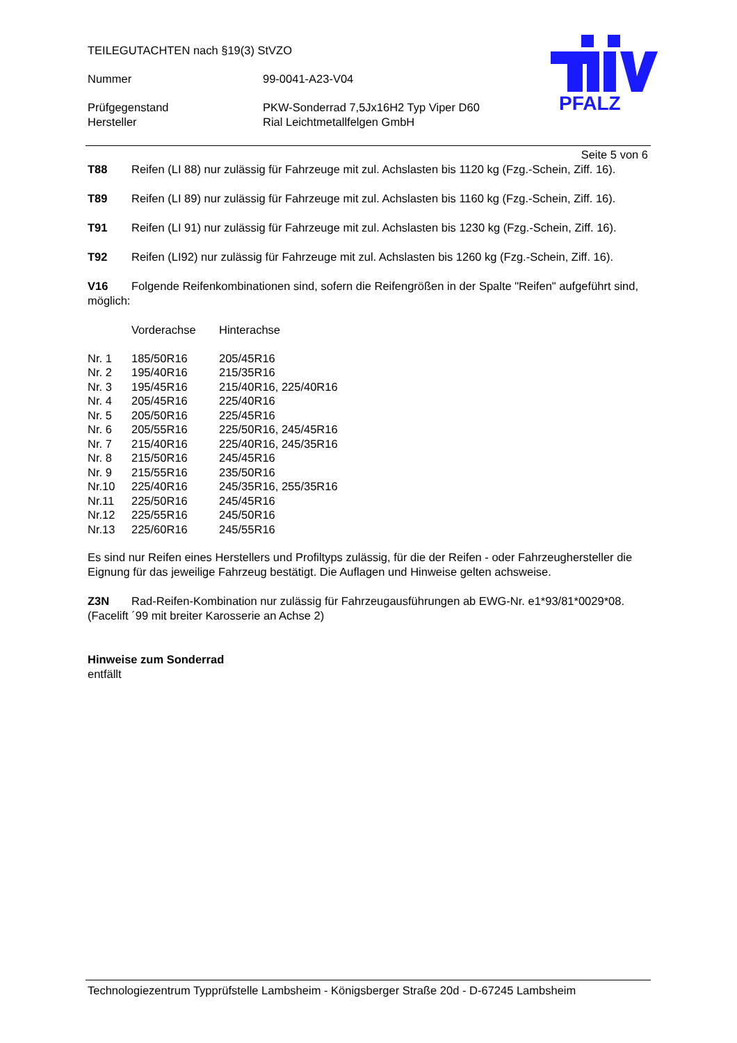TEILEGUTACHTEN nach §19(3) StVZO
Nummer 99-0041-A23-V04
Prüfgegenstand PKW-Sonderrad 7,5Jx16H2 Typ Viper D60
Hersteller Rial Leichtmetallfelgen GmbH
PFALZ
Seite 5 von 6
T88 Reifen (LI 88) nur zulässig für Fahrzeuge mit zul. Achslasten bis 1120 kg (Fzg.-Schein, Ziff. 16).
T89 Reifen (LI 89) nur zulässig für Fahrzeuge mit zul. Achslasten bis 1160 kg (Fzg.-Schein, Ziff. 16).
T91 Reifen (LI 91) nur zulässig für Fahrzeuge mit zul. Achslasten bis 1230 kg (Fzg.-Schein, Ziff. 16).
T92 Reifen (LI92) nur zulässig für Fahrzeuge mit zul. Achslasten bis 1260 kg (Fzg.-Schein, Ziff. 16).
V16 Folgende Reifenkombinationen sind, sofern die Reifengrößen in der Spalte "Reifen" aufgeführt sind, möglich:
| | Vorderachse | Hinterachse |
| Nr. 1 | 185/50R16 | 205/45R16 |
| Nr. 2 | 195/40R16 | 215/35R16 |
| Nr. 3 | 195/45R16 | 215/40R16, 225/40R16 |
| Nr. 4 | 205/45R16 | 225/40R16 |
| Nr. 5 | 205/50R16 | 225/45R16 |
| Nr. 6 | 205/55R16 | 225/50R16, 245/45R16 |
| Nr. 7 | 215/40R16 | 225/40R16, 245/35R16 |
| Nr. 8 | 215/50R16 | 245/45R16 |
| Nr. 9 | 215/55R16 | 235/50R16 |
| Nr.10 | 225/40R16 | 245/35R16, 255/35R16 |
| Nr.11 | 225/50R16 | 245/45R16 |
| Nr.12 | 225/55R16 | 245/50R16 |
| Nr.13 | 225/60R16 | 245/55R16 |
Es sind nur Reifen eines Herstellers und Profiltyps zulässig, für die der Reifen - oder Fahrzeughersteller die Eignung für das jeweilige Fahrzeug bestätigt. Die Auflagen und Hinweise gelten achsweise.
Z3N Rad-Reifen-Kombination nur zulässig für Fahrzeugausführungen ab EWG-Nr. e1*93/81*0029*08. (Facelift ´99 mit breiter Karosserie an Achse 2)
Hinweise zum Sonderrad
entfällt
Technologiezentrum Typprüfstelle Lambsheim - Königsberger Straße 20d - D-67245 Lambsheim